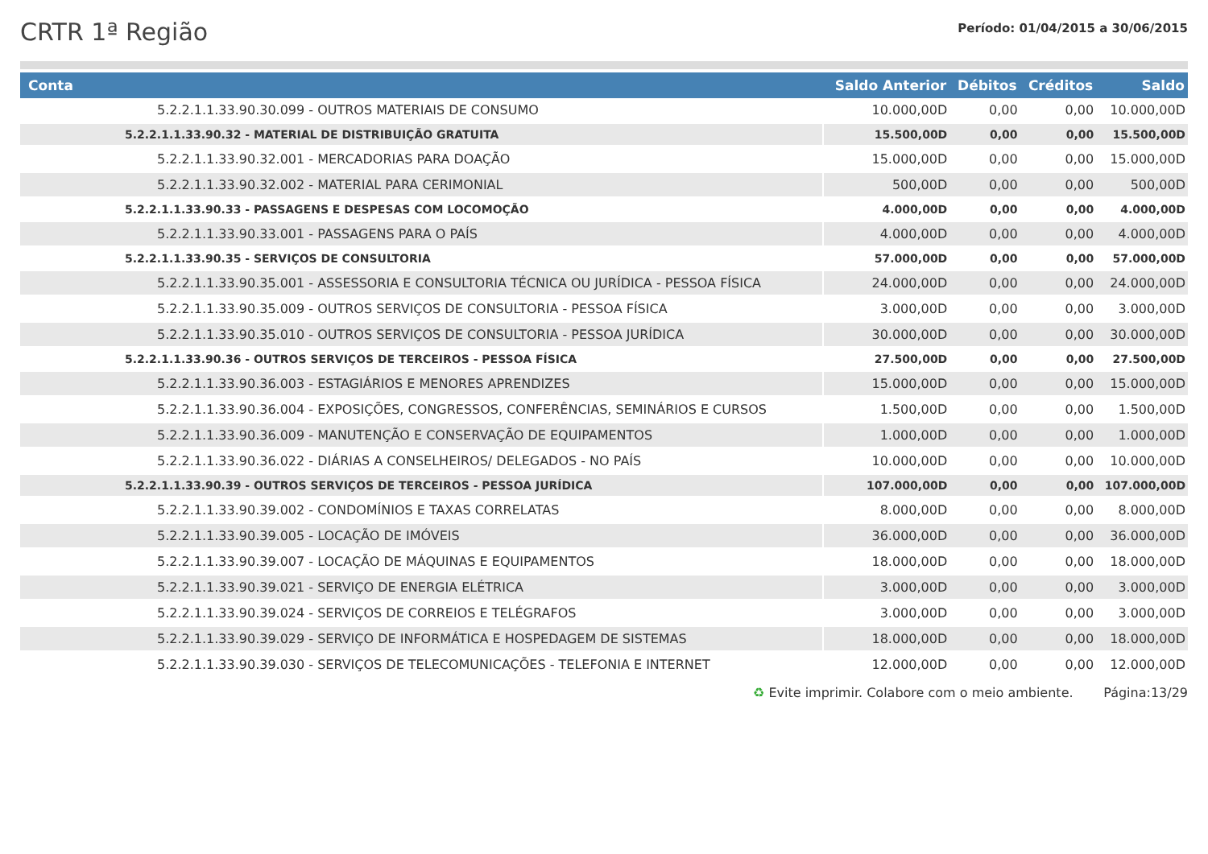CRTR 1ª Região
Período: 01/04/2015 a 30/06/2015
| Conta | Saldo Anterior | Débitos | Créditos | Saldo |
| --- | --- | --- | --- | --- |
| 5.2.2.1.1.33.90.30.099 - OUTROS MATERIAIS DE CONSUMO | 10.000,00D | 0,00 | 0,00 | 10.000,00D |
| 5.2.2.1.1.33.90.32 - MATERIAL DE DISTRIBUIÇÃO GRATUITA | 15.500,00D | 0,00 | 0,00 | 15.500,00D |
| 5.2.2.1.1.33.90.32.001 - MERCADORIAS PARA DOAÇÃO | 15.000,00D | 0,00 | 0,00 | 15.000,00D |
| 5.2.2.1.1.33.90.32.002 - MATERIAL PARA CERIMONIAL | 500,00D | 0,00 | 0,00 | 500,00D |
| 5.2.2.1.1.33.90.33 - PASSAGENS E DESPESAS COM LOCOMOÇÃO | 4.000,00D | 0,00 | 0,00 | 4.000,00D |
| 5.2.2.1.1.33.90.33.001 - PASSAGENS PARA O PAÍS | 4.000,00D | 0,00 | 0,00 | 4.000,00D |
| 5.2.2.1.1.33.90.35 - SERVIÇOS DE CONSULTORIA | 57.000,00D | 0,00 | 0,00 | 57.000,00D |
| 5.2.2.1.1.33.90.35.001 - ASSESSORIA E CONSULTORIA TÉCNICA OU JURÍDICA - PESSOA FÍSICA | 24.000,00D | 0,00 | 0,00 | 24.000,00D |
| 5.2.2.1.1.33.90.35.009 - OUTROS SERVIÇOS DE CONSULTORIA - PESSOA FÍSICA | 3.000,00D | 0,00 | 0,00 | 3.000,00D |
| 5.2.2.1.1.33.90.35.010 - OUTROS SERVIÇOS DE CONSULTORIA - PESSOA JURÍDICA | 30.000,00D | 0,00 | 0,00 | 30.000,00D |
| 5.2.2.1.1.33.90.36 - OUTROS SERVIÇOS DE TERCEIROS - PESSOA FÍSICA | 27.500,00D | 0,00 | 0,00 | 27.500,00D |
| 5.2.2.1.1.33.90.36.003 - ESTAGIÁRIOS E MENORES APRENDIZES | 15.000,00D | 0,00 | 0,00 | 15.000,00D |
| 5.2.2.1.1.33.90.36.004 - EXPOSIÇÕES, CONGRESSOS, CONFERÊNCIAS, SEMINÁRIOS E CURSOS | 1.500,00D | 0,00 | 0,00 | 1.500,00D |
| 5.2.2.1.1.33.90.36.009 - MANUTENÇÃO E CONSERVAÇÃO DE EQUIPAMENTOS | 1.000,00D | 0,00 | 0,00 | 1.000,00D |
| 5.2.2.1.1.33.90.36.022 - DIÁRIAS A CONSELHEIROS/ DELEGADOS - NO PAÍS | 10.000,00D | 0,00 | 0,00 | 10.000,00D |
| 5.2.2.1.1.33.90.39 - OUTROS SERVIÇOS DE TERCEIROS - PESSOA JURÍDICA | 107.000,00D | 0,00 | 0,00 | 107.000,00D |
| 5.2.2.1.1.33.90.39.002 - CONDOMÍNIOS E TAXAS CORRELATAS | 8.000,00D | 0,00 | 0,00 | 8.000,00D |
| 5.2.2.1.1.33.90.39.005 - LOCAÇÃO DE IMÓVEIS | 36.000,00D | 0,00 | 0,00 | 36.000,00D |
| 5.2.2.1.1.33.90.39.007 - LOCAÇÃO DE MÁQUINAS E EQUIPAMENTOS | 18.000,00D | 0,00 | 0,00 | 18.000,00D |
| 5.2.2.1.1.33.90.39.021 - SERVIÇO DE ENERGIA ELÉTRICA | 3.000,00D | 0,00 | 0,00 | 3.000,00D |
| 5.2.2.1.1.33.90.39.024 - SERVIÇOS DE CORREIOS E TELÉGRAFOS | 3.000,00D | 0,00 | 0,00 | 3.000,00D |
| 5.2.2.1.1.33.90.39.029 - SERVIÇO DE INFORMÁTICA E HOSPEDAGEM DE SISTEMAS | 18.000,00D | 0,00 | 0,00 | 18.000,00D |
| 5.2.2.1.1.33.90.39.030 - SERVIÇOS DE TELECOMUNICAÇÕES - TELEFONIA E INTERNET | 12.000,00D | 0,00 | 0,00 | 12.000,00D |
♻ Evite imprimir. Colabore com o meio ambiente. Página:13/29